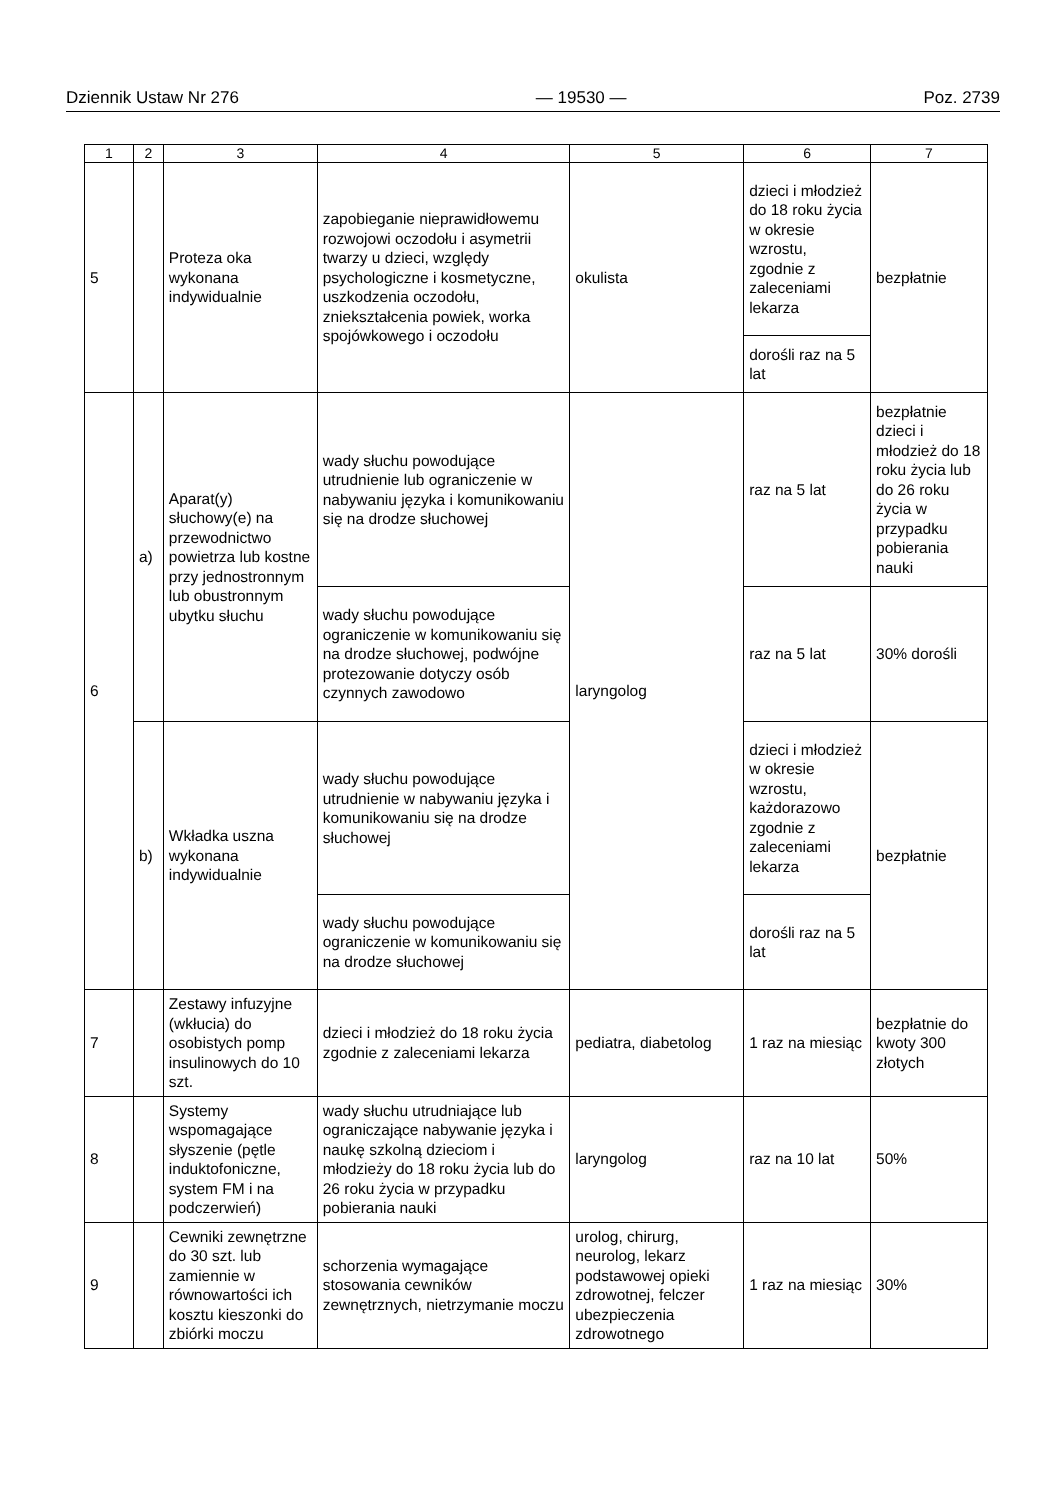Dziennik Ustaw Nr 276 — 19530 — Poz. 2739
| 1 | 2 | 3 | 4 | 5 | 6 | 7 |
| --- | --- | --- | --- | --- | --- | --- |
| 5 | | Proteza oka wykonana indywidualnie | zapobieganie nieprawidłowemu rozwojowi oczodołu i asymetrii twarzy u dzieci, względy psychologiczne i kosmetyczne, uszkodzenia oczodołu, zniekształcenia powiek, worka spojówkowego i oczodołu | okulista | dzieci i młodzież do 18 roku życia w okresie wzrostu, zgodnie z zaleceniami lekarza | bezpłatnie |
| | | | | | dorośli raz na 5 lat | |
| 6 | a) | Aparat(y) słuchowy(e) na przewodnictwo powietrza lub kostne przy jednostronnym lub obustronnym ubytku słuchu | wady słuchu powodujące utrudnienie lub ograniczenie w nabywaniu języka i komunikowaniu się na drodze słuchowej | laryngolog | raz na 5 lat | bezpłatnie dzieci i młodzież do 18 roku życia lub do 26 roku życia w przypadku pobierania nauki |
| | | | wady słuchu powodujące ograniczenie w komunikowaniu się na drodze słuchowej, podwójne protezowanie dotyczy osób czynnych zawodowo | | raz na 5 lat | 30% dorośli |
| | b) | Wkładka uszna wykonana indywidualnie | wady słuchu powodujące utrudnienie w nabywaniu języka i komunikowaniu się na drodze słuchowej | | dzieci i młodzież w okresie wzrostu, każdorazowo zgodnie z zaleceniami lekarza | bezpłatnie |
| | | | wady słuchu powodujące ograniczenie w komunikowaniu się na drodze słuchowej | | dorośli raz na 5 lat | |
| 7 | | Zestawy infuzyjne (wkłucia) do osobistych pomp insulinowych do 10 szt. | dzieci i młodzież do 18 roku życia zgodnie z zaleceniami lekarza | pediatra, diabetolog | 1 raz na miesiąc | bezpłatnie do kwoty 300 złotych |
| 8 | | Systemy wspomagające słyszenie (pętle induktofoniczne, system FM i na podczerwień) | wady słuchu utrudniające lub ograniczające nabywanie języka i naukę szkolną dzieciom i młodzieży do 18 roku życia lub do 26 roku życia w przypadku pobierania nauki | laryngolog | raz na 10 lat | 50% |
| 9 | | Cewniki zewnętrzne do 30 szt. lub zamiennie w równowartości ich kosztu kieszonki do zbiórki moczu | schorzenia wymagające stosowania cewników zewnętrznych, nietrzymanie moczu | urolog, chirurg, neurolog, lekarz podstawowej opieki zdrowotnej, felczer ubezpieczenia zdrowotnego | 1 raz na miesiąc | 30% |